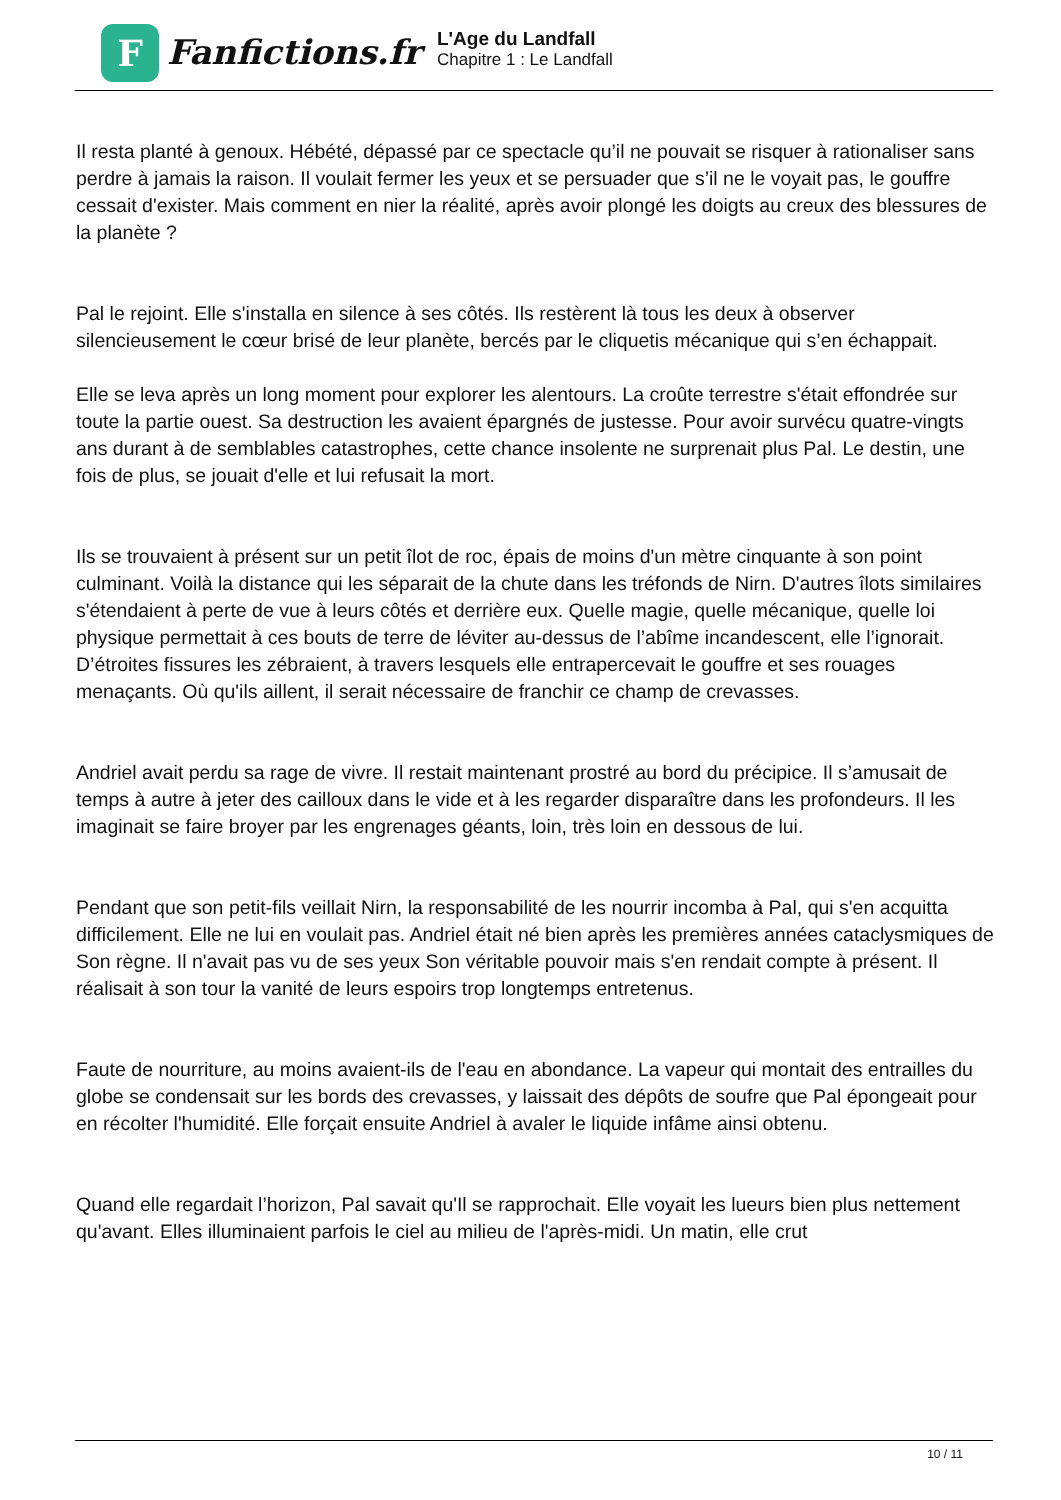F
Fanfictions.fr
L'Age du Landfall
Chapitre 1 : Le Landfall
Il resta planté à genoux. Hébété, dépassé par ce spectacle qu’il ne pouvait se risquer à rationaliser sans perdre à jamais la raison. Il voulait fermer les yeux et se persuader que s’il ne le voyait pas, le gouffre cessait d'exister. Mais comment en nier la réalité, après avoir plongé les doigts au creux des blessures de la planète ?
Pal le rejoint. Elle s'installa en silence à ses côtés. Ils restèrent là tous les deux à observer silencieusement le cœur brisé de leur planète, bercés par le cliquetis mécanique qui s’en échappait.
Elle se leva après un long moment pour explorer les alentours. La croûte terrestre s'était effondrée sur toute la partie ouest. Sa destruction les avaient épargnés de justesse. Pour avoir survécu quatre-vingts ans durant à de semblables catastrophes, cette chance insolente ne surprenait plus Pal. Le destin, une fois de plus, se jouait d'elle et lui refusait la mort.
Ils se trouvaient à présent sur un petit îlot de roc, épais de moins d'un mètre cinquante à son point culminant. Voilà la distance qui les séparait de la chute dans les tréfonds de Nirn. D'autres îlots similaires s'étendaient à perte de vue à leurs côtés et derrière eux. Quelle magie, quelle mécanique, quelle loi physique permettait à ces bouts de terre de léviter au-dessus de l’abîme incandescent, elle l’ignorait. D’étroites fissures les zébraient, à travers lesquels elle entrapercevait le gouffre et ses rouages menaçants. Où qu'ils aillent, il serait nécessaire de franchir ce champ de crevasses.
Andriel avait perdu sa rage de vivre. Il restait maintenant prostré au bord du précipice. Il s’amusait de temps à autre à jeter des cailloux dans le vide et à les regarder disparaître dans les profondeurs. Il les imaginait se faire broyer par les engrenages géants, loin, très loin en dessous de lui.
Pendant que son petit-fils veillait Nirn, la responsabilité de les nourrir incomba à Pal, qui s'en acquitta difficilement. Elle ne lui en voulait pas. Andriel était né bien après les premières années cataclysmiques de Son règne. Il n'avait pas vu de ses yeux Son véritable pouvoir mais s'en rendait compte à présent. Il réalisait à son tour la vanité de leurs espoirs trop longtemps entretenus.
Faute de nourriture, au moins avaient-ils de l'eau en abondance. La vapeur qui montait des entrailles du globe se condensait sur les bords des crevasses, y laissait des dépôts de soufre que Pal épongeait pour en récolter l'humidité. Elle forçait ensuite Andriel à avaler le liquide infâme ainsi obtenu.
Quand elle regardait l’horizon, Pal savait qu'Il se rapprochait. Elle voyait les lueurs bien plus nettement qu'avant. Elles illuminaient parfois le ciel au milieu de l'après-midi. Un matin, elle crut
10 / 11